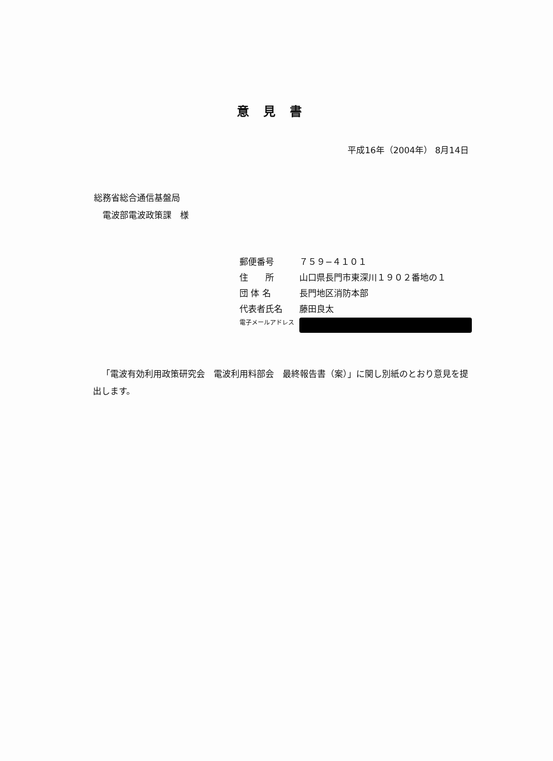意見書
平成16年（2004年） 8月14日
総務省総合通信基盤局
　電波部電波政策課　様
郵便番号 ７５９−４１０１
住　　所 山口県長門市東深川１９０２番地の１
団 体 名 長門地区消防本部
代表者氏名 藤田良太
電子メールアドレス
「電波有効利用政策研究会　電波利用料部会　最終報告書（案）」に関し別紙のとおり意見を提出します。